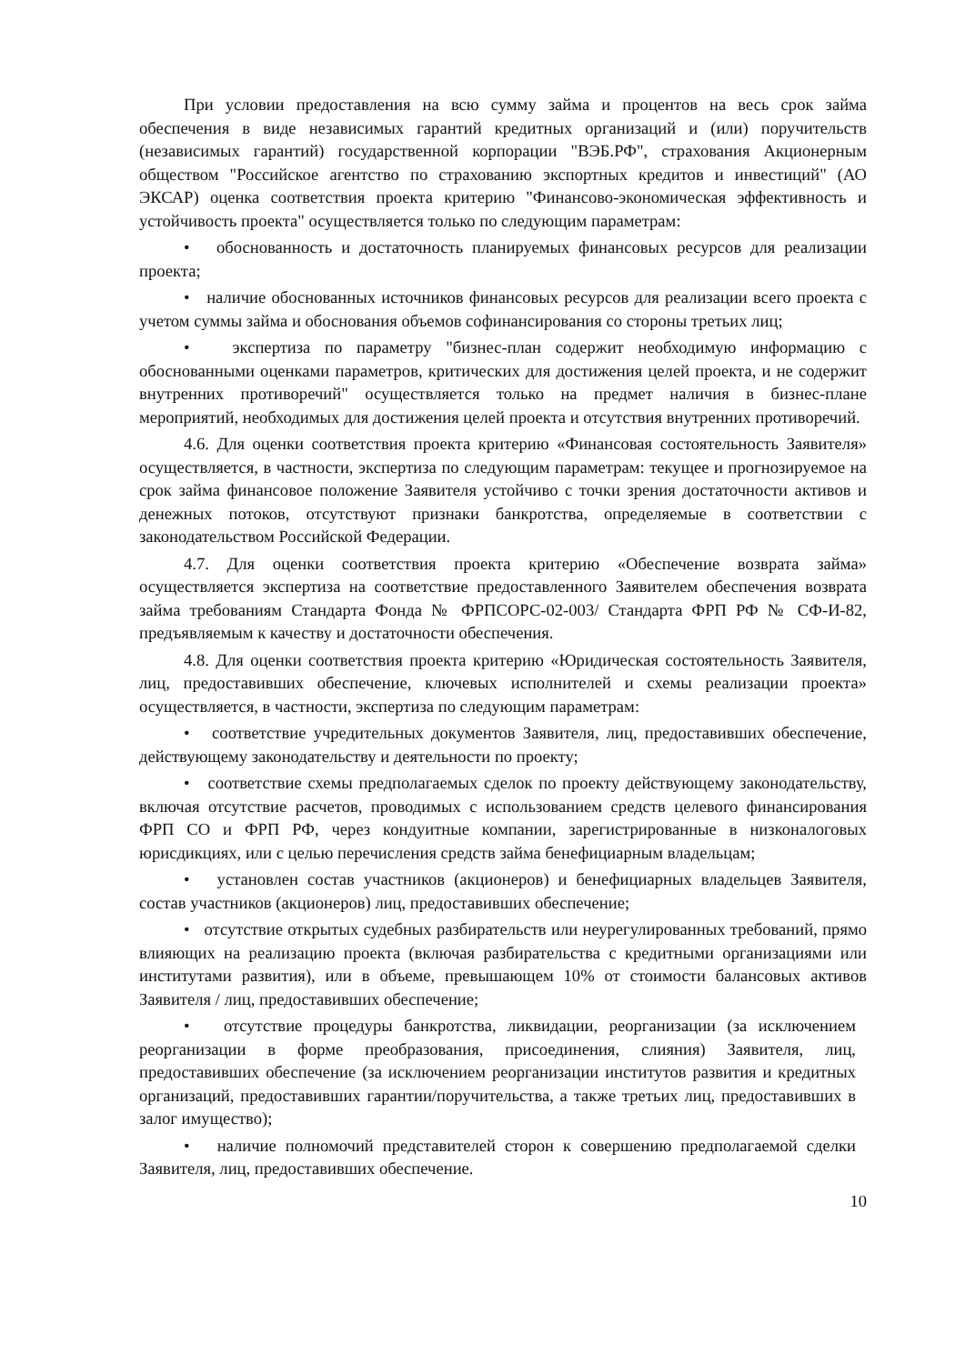При условии предоставления на всю сумму займа и процентов на весь срок займа обеспечения в виде независимых гарантий кредитных организаций и (или) поручительств (независимых гарантий) государственной корпорации "ВЭБ.РФ", страхования Акционерным обществом "Российское агентство по страхованию экспортных кредитов и инвестиций" (АО ЭКСАР) оценка соответствия проекта критерию "Финансово-экономическая эффективность и устойчивость проекта" осуществляется только по следующим параметрам:
• обоснованность и достаточность планируемых финансовых ресурсов для реализации проекта;
• наличие обоснованных источников финансовых ресурсов для реализации всего проекта с учетом суммы займа и обоснования объемов софинансирования со стороны третьих лиц;
• экспертиза по параметру "бизнес-план содержит необходимую информацию с обоснованными оценками параметров, критических для достижения целей проекта, и не содержит внутренних противоречий" осуществляется только на предмет наличия в бизнес-плане мероприятий, необходимых для достижения целей проекта и отсутствия внутренних противоречий.
4.6. Для оценки соответствия проекта критерию «Финансовая состоятельность Заявителя» осуществляется, в частности, экспертиза по следующим параметрам: текущее и прогнозируемое на срок займа финансовое положение Заявителя устойчиво с точки зрения достаточности активов и денежных потоков, отсутствуют признаки банкротства, определяемые в соответствии с законодательством Российской Федерации.
4.7. Для оценки соответствия проекта критерию «Обеспечение возврата займа» осуществляется экспертиза на соответствие предоставленного Заявителем обеспечения возврата займа требованиям Стандарта Фонда № ФРПСОРС-02-003/ Стандарта ФРП РФ № СФ-И-82, предъявляемым к качеству и достаточности обеспечения.
4.8. Для оценки соответствия проекта критерию «Юридическая состоятельность Заявителя, лиц, предоставивших обеспечение, ключевых исполнителей и схемы реализации проекта» осуществляется, в частности, экспертиза по следующим параметрам:
• соответствие учредительных документов Заявителя, лиц, предоставивших обеспечение, действующему законодательству и деятельности по проекту;
• соответствие схемы предполагаемых сделок по проекту действующему законодательству, включая отсутствие расчетов, проводимых с использованием средств целевого финансирования ФРП СО и ФРП РФ, через кондуитные компании, зарегистрированные в низконалоговых юрисдикциях, или с целью перечисления средств займа бенефициарным владельцам;
• установлен состав участников (акционеров) и бенефициарных владельцев Заявителя, состав участников (акционеров) лиц, предоставивших обеспечение;
• отсутствие открытых судебных разбирательств или неурегулированных требований, прямо влияющих на реализацию проекта (включая разбирательства с кредитными организациями или институтами развития), или в объеме, превышающем 10% от стоимости балансовых активов Заявителя / лиц, предоставивших обеспечение;
• отсутствие процедуры банкротства, ликвидации, реорганизации (за исключением реорганизации в форме преобразования, присоединения, слияния) Заявителя, лиц, предоставивших обеспечение (за исключением реорганизации институтов развития и кредитных организаций, предоставивших гарантии/поручительства, а также третьих лиц, предоставивших в залог имущество);
• наличие полномочий представителей сторон к совершению предполагаемой сделки Заявителя, лиц, предоставивших обеспечение.
10